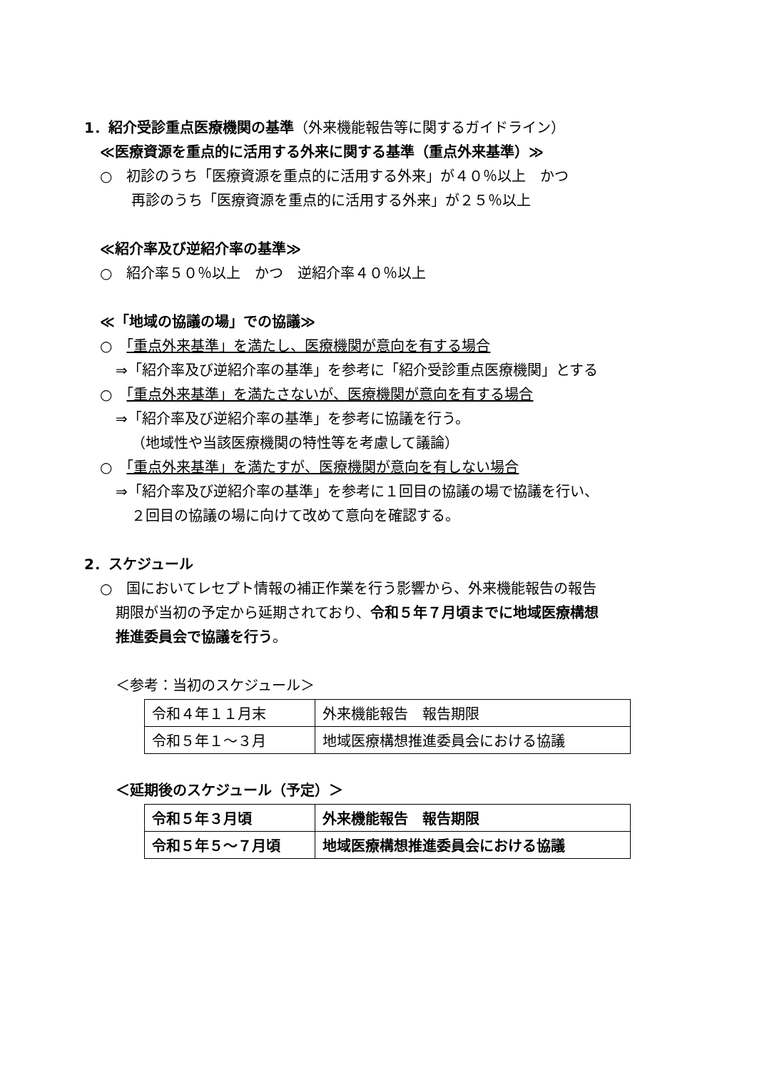1．紹介受診重点医療機関の基準（外来機能報告等に関するガイドライン）
≪医療資源を重点的に活用する外来に関する基準（重点外来基準）≫
○　初診のうち「医療資源を重点的に活用する外来」が４０％以上　かつ
再診のうち「医療資源を重点的に活用する外来」が２５％以上
≪紹介率及び逆紹介率の基準≫
○　紹介率５０％以上　かつ　逆紹介率４０％以上
≪「地域の協議の場」での協議≫
○　「重点外来基準」を満たし、医療機関が意向を有する場合
⇒「紹介率及び逆紹介率の基準」を参考に「紹介受診重点医療機関」とする
○　「重点外来基準」を満たさないが、医療機関が意向を有する場合
⇒「紹介率及び逆紹介率の基準」を参考に協議を行う。
（地域性や当該医療機関の特性等を考慮して議論）
○　「重点外来基準」を満たすが、医療機関が意向を有しない場合
⇒「紹介率及び逆紹介率の基準」を参考に１回目の協議の場で協議を行い、
２回目の協議の場に向けて改めて意向を確認する。
2．スケジュール
○　国においてレセプト情報の補正作業を行う影響から、外来機能報告の報告
期限が当初の予定から延期されており、令和５年７月頃までに地域医療構想
推進委員会で協議を行う。
＜参考：当初のスケジュール＞
| 令和４年１１月末 | 外来機能報告 報告期限 |
| 令和５年１～３月 | 地域医療構想推進委員会における協議 |
＜延期後のスケジュール（予定）＞
| 令和５年３月頃 | 外来機能報告 報告期限 |
| 令和５年５～７月頃 | 地域医療構想推進委員会における協議 |